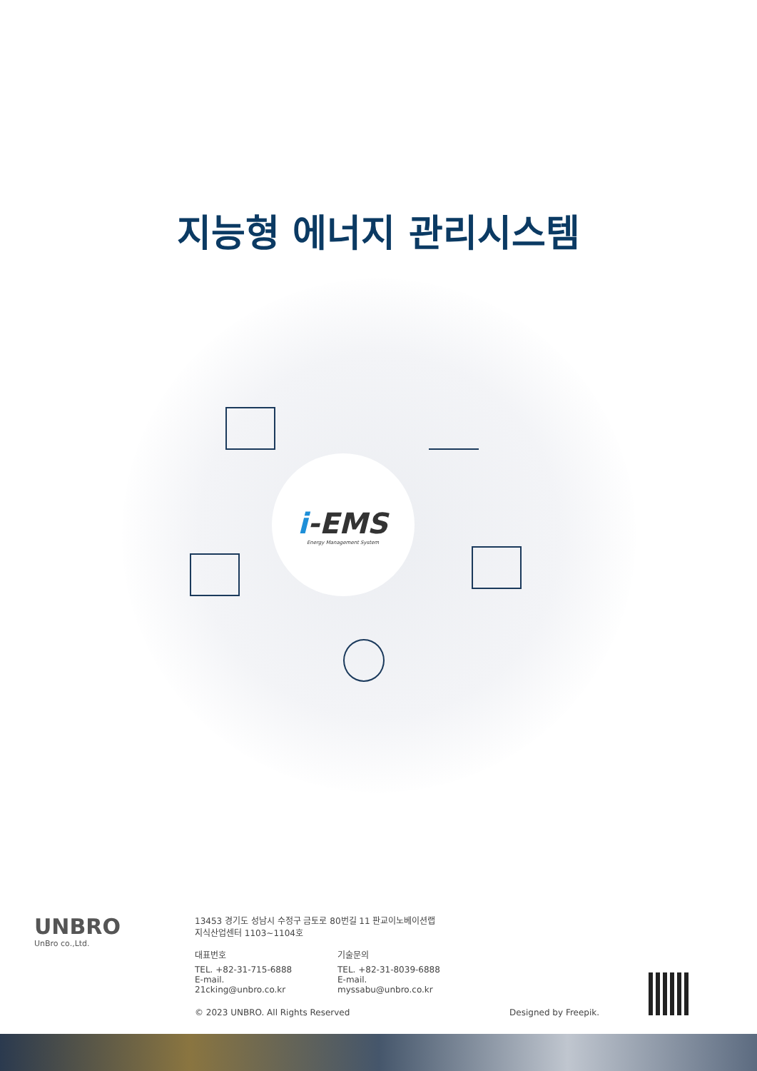지능형 에너지 관리시스템
i-EMS
Energy Management System
UNBRO
UnBro co.,Ltd.
13453 경기도 성남시 수정구 금토로 80번길 11 판교이노베이션랩
지식산업센터 1103~1104호
대표번호
TEL. +82-31-715-6888
E-mail. 21cking@unbro.co.kr
기술문의
TEL. +82-31-8039-6888
E-mail. myssabu@unbro.co.kr
© 2023 UNBRO. All Rights Reserved Designed by Freepik.